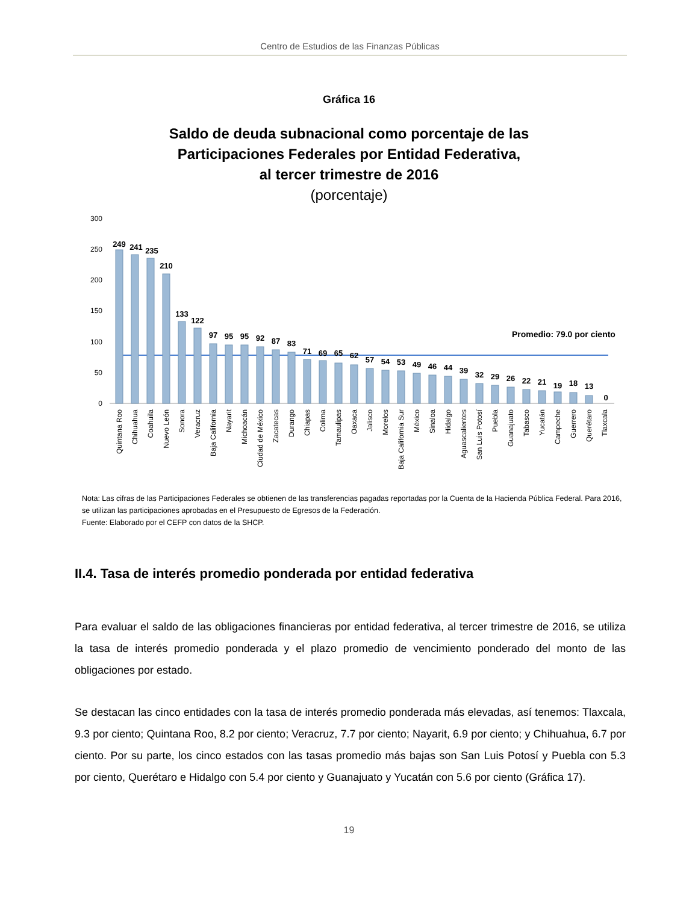Centro de Estudios de las Finanzas Públicas
Gráfica 16
Saldo de deuda subnacional como porcentaje de las
Participaciones Federales por Entidad Federativa,
al tercer trimestre de 2016
(porcentaje)
300
250
200
150
100
50
0
Promedio: 79.0 por ciento
Quintana Roo
Chihuahua
Coahuila
Nuevo León
Sonora
Veracruz
Baja California
Nayarit
Michoacán
Ciudad de México
Zacatecas
Durango
Chiapas
Colima
Tamaulipas
Oaxaca
Jalisco
Morelos
Baja California Sur
México
Sinaloa
Hidalgo
Aguascalientes
San Luis Potosí
Puebla
Guanajuato
Tabasco
Yucatán
Campeche
Guerrero
Querétaro
Tlaxcala
249
241
235
210
133
122
97
95
95
92
87
83
71
69
65
62
57
54
53
49
46
44
39
32
29
26
22
21
19
18
13
0
Nota: Las cifras de las Participaciones Federales se obtienen de las transferencias pagadas reportadas por la Cuenta de la Hacienda Pública Federal. Para 2016, se utilizan las participaciones aprobadas en el Presupuesto de Egresos de la Federación.
Fuente: Elaborado por el CEFP con datos de la SHCP.
II.4. Tasa de interés promedio ponderada por entidad federativa
Para evaluar el saldo de las obligaciones financieras por entidad federativa, al tercer trimestre de 2016, se utiliza la tasa de interés promedio ponderada y el plazo promedio de vencimiento ponderado del monto de las obligaciones por estado.
Se destacan las cinco entidades con la tasa de interés promedio ponderada más elevadas, así tenemos: Tlaxcala, 9.3 por ciento; Quintana Roo, 8.2 por ciento; Veracruz, 7.7 por ciento; Nayarit, 6.9 por ciento; y Chihuahua, 6.7 por ciento. Por su parte, los cinco estados con las tasas promedio más bajas son San Luis Potosí y Puebla con 5.3 por ciento, Querétaro e Hidalgo con 5.4 por ciento y Guanajuato y Yucatán con 5.6 por ciento (Gráfica 17).
19